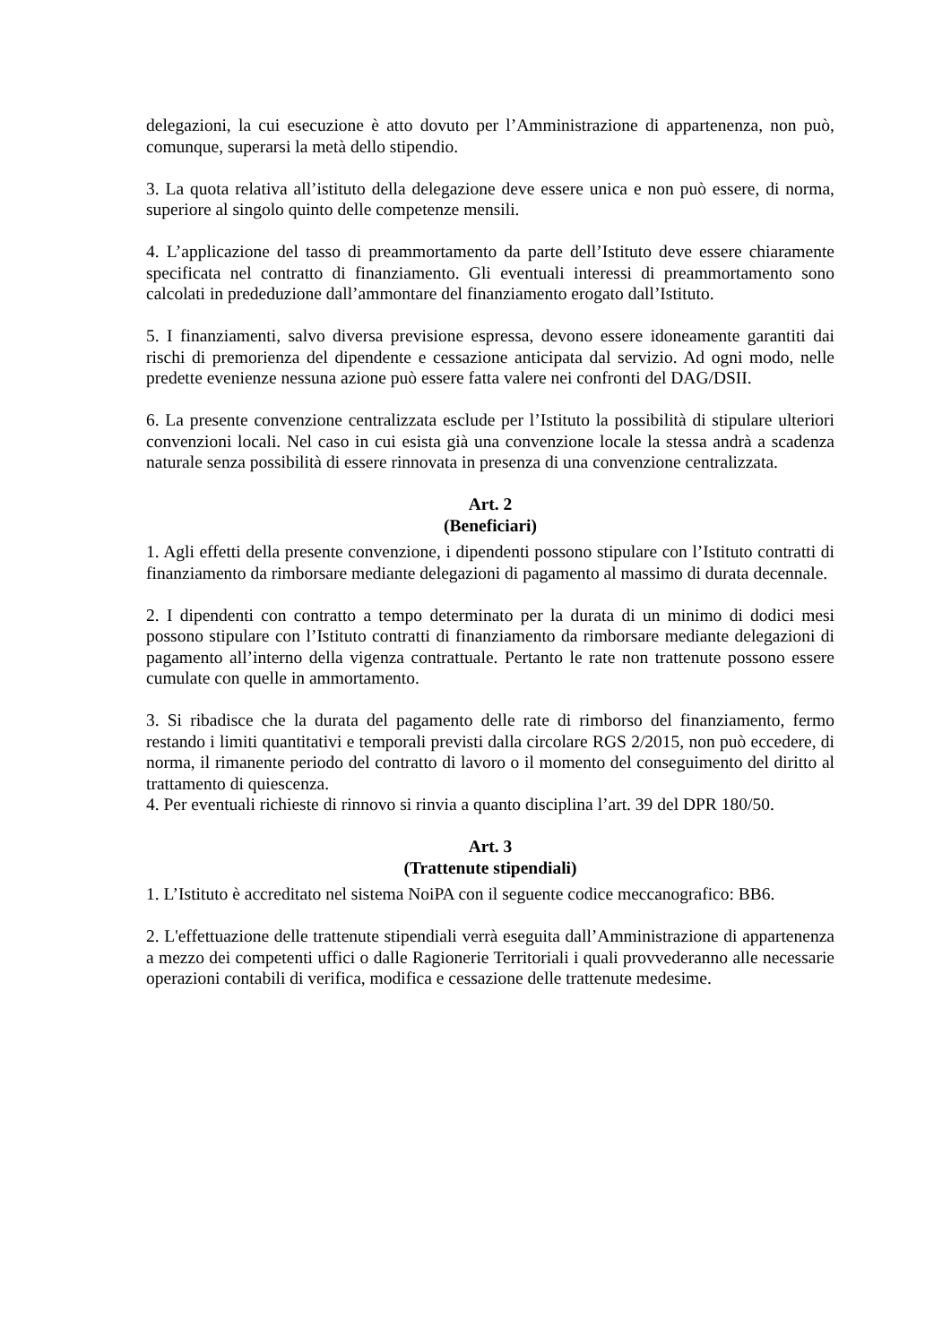delegazioni, la cui esecuzione è atto dovuto per l’Amministrazione di appartenenza, non può, comunque, superarsi la metà dello stipendio.
3. La quota relativa all’istituto della delegazione deve essere unica e non può essere, di norma, superiore al singolo quinto delle competenze mensili.
4. L’applicazione del tasso di preammortamento da parte dell’Istituto deve essere chiaramente specificata nel contratto di finanziamento. Gli eventuali interessi di preammortamento sono calcolati in prededuzione dall’ammontare del finanziamento erogato dall’Istituto.
5. I finanziamenti, salvo diversa previsione espressa, devono essere idoneamente garantiti dai rischi di premorienza del dipendente e cessazione anticipata dal servizio. Ad ogni modo, nelle predette evenienze nessuna azione può essere fatta valere nei confronti del DAG/DSII.
6. La presente convenzione centralizzata esclude per l’Istituto la possibilità di stipulare ulteriori convenzioni locali. Nel caso in cui esista già una convenzione locale la stessa andrà a scadenza naturale senza possibilità di essere rinnovata in presenza di una convenzione centralizzata.
Art. 2
(Beneficiari)
1. Agli effetti della presente convenzione, i dipendenti possono stipulare con l’Istituto contratti di finanziamento da rimborsare mediante delegazioni di pagamento al massimo di durata decennale.
2. I dipendenti con contratto a tempo determinato per la durata di un minimo di dodici mesi possono stipulare con l’Istituto contratti di finanziamento da rimborsare mediante delegazioni di pagamento all’interno della vigenza contrattuale. Pertanto le rate non trattenute possono essere cumulate con quelle in ammortamento.
3. Si ribadisce che la durata del pagamento delle rate di rimborso del finanziamento, fermo restando i limiti quantitativi e temporali previsti dalla circolare RGS 2/2015, non può eccedere, di norma, il rimanente periodo del contratto di lavoro o il momento del conseguimento del diritto al trattamento di quiescenza.
4. Per eventuali richieste di rinnovo si rinvia a quanto disciplina l’art. 39 del DPR 180/50.
Art. 3
(Trattenute stipendiali)
1. L’Istituto è accreditato nel sistema NoiPA con il seguente codice meccanografico: BB6.
2. L'effettuazione delle trattenute stipendiali verrà eseguita dall’Amministrazione di appartenenza a mezzo dei competenti uffici o dalle Ragionerie Territoriali i quali provvederanno alle necessarie operazioni contabili di verifica, modifica e cessazione delle trattenute medesime.